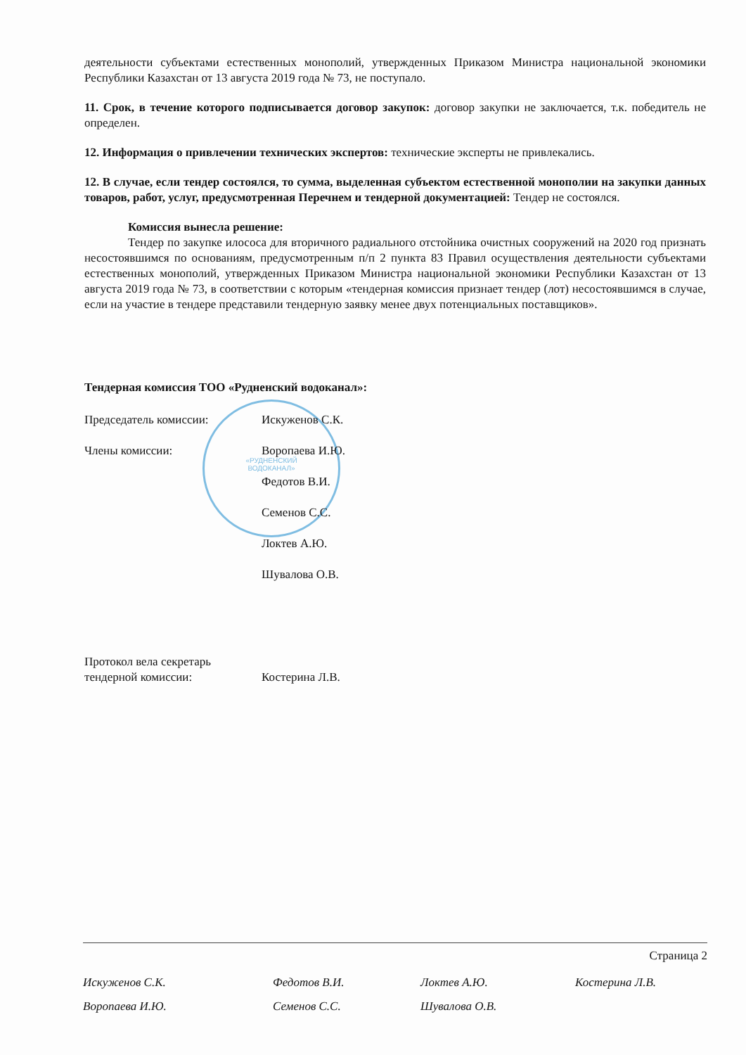«РУДНЕНСКИЙ
ВОДОКАНАЛ»
деятельности субъектами естественных монополий, утвержденных Приказом Министра национальной экономики Республики Казахстан от 13 августа 2019 года № 73, не поступало.
11. Срок, в течение которого подписывается договор закупок: договор закупки не заключается, т.к. победитель не определен.
12. Информация о привлечении технических экспертов: технические эксперты не привлекались.
12. В случае, если тендер состоялся, то сумма, выделенная субъектом естественной монополии на закупки данных товаров, работ, услуг, предусмотренная Перечнем и тендерной документацией: Тендер не состоялся.
Комиссия вынесла решение:
Тендер по закупке илососа для вторичного радиального отстойника очистных сооружений на 2020 год признать несостоявшимся по основаниям, предусмотренным п/п 2 пункта 83 Правил осуществления деятельности субъектами естественных монополий, утвержденных Приказом Министра национальной экономики Республики Казахстан от 13 августа 2019 года № 73, в соответствии с которым «тендерная комиссия признает тендер (лот) несостоявшимся в случае, если на участие в тендере представили тендерную заявку менее двух потенциальных поставщиков».
Тендерная комиссия ТОО «Рудненский водоканал»:
| Председатель комиссии: | Искуженов С.К. |
| Члены комиссии: | Воропаева И.Ю. |
| | Федотов В.И. |
| | Семенов С.С. |
| | Локтев А.Ю. |
| | Шувалова О.В. |
| Протокол вела секретарь тендерной комиссии: | Костерина Л.В. |
Страница 2
Искуженов С.К. Федотов В.И. Локтев А.Ю. Костерина Л.В. Воропаева И.Ю. Семенов С.С. Шувалова О.В.